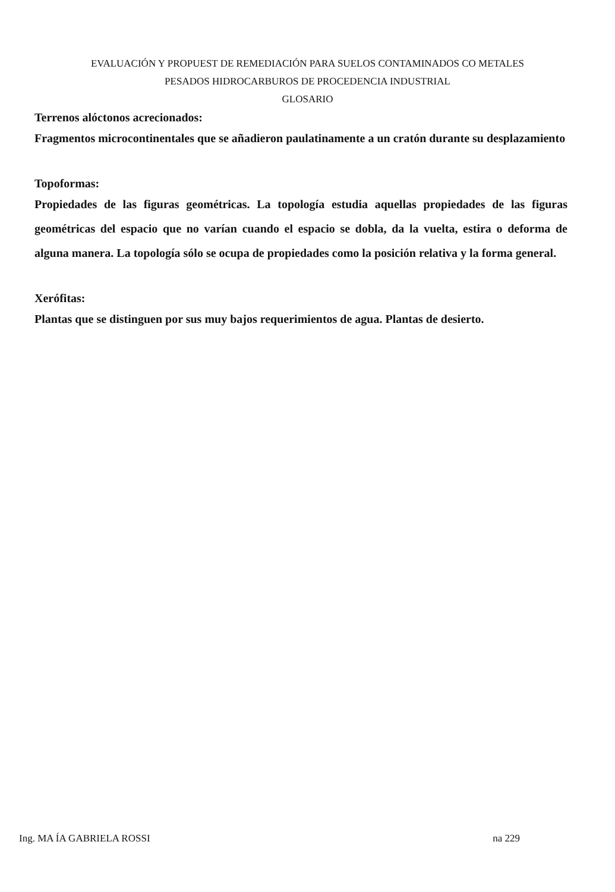EVALUACIÓN Y PROPUEST DE REMEDIACIÓN PARA SUELOS CONTAMINADOS CO METALES
PESADOS HIDROCARBUROS DE PROCEDENCIA INDUSTRIAL
GLOSARIO
Terrenos alóctonos acrecionados:
Fragmentos microcontinentales que se añadieron paulatinamente a un cratón durante su desplazamiento
Topoformas:
Propiedades de las figuras geométricas. La topología estudia aquellas propiedades de las figuras geométricas del espacio que no varían cuando el espacio se dobla, da la vuelta, estira o deforma de alguna manera. La topología sólo se ocupa de propiedades como la posición relativa y la forma general.
Xerófitas:
Plantas que se distinguen por sus muy bajos requerimientos de agua. Plantas de desierto.
Ing. MA ÍA GABRIELA ROSSI na 229